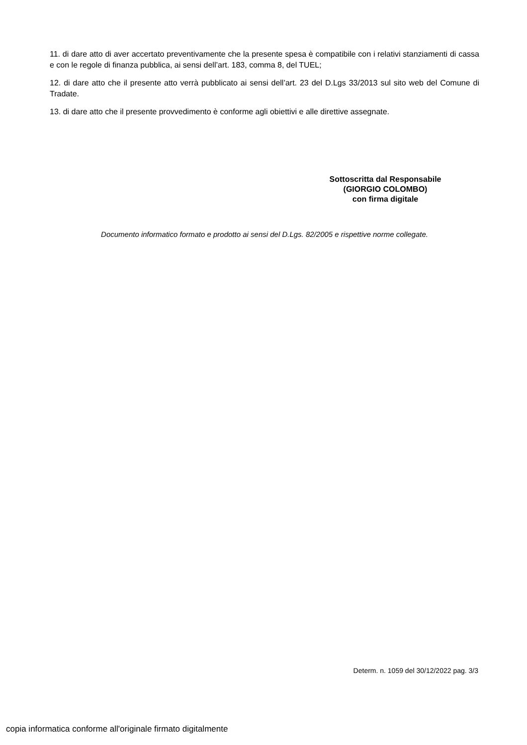11. di dare atto di aver accertato preventivamente che la presente spesa è compatibile con i relativi stanziamenti di cassa e con le regole di finanza pubblica, ai sensi dell’art. 183, comma 8, del TUEL;
12. di dare atto che il presente atto verrà pubblicato ai sensi dell’art. 23 del D.Lgs 33/2013 sul sito web del Comune di Tradate.
13. di dare atto che il presente provvedimento è conforme agli obiettivi e alle direttive assegnate.
Sottoscritta dal Responsabile
(GIORGIO COLOMBO)
con firma digitale
Documento informatico formato e prodotto ai sensi del D.Lgs. 82/2005 e rispettive norme collegate.
Determ. n. 1059 del 30/12/2022 pag. 3/3
copia informatica conforme all'originale firmato digitalmente